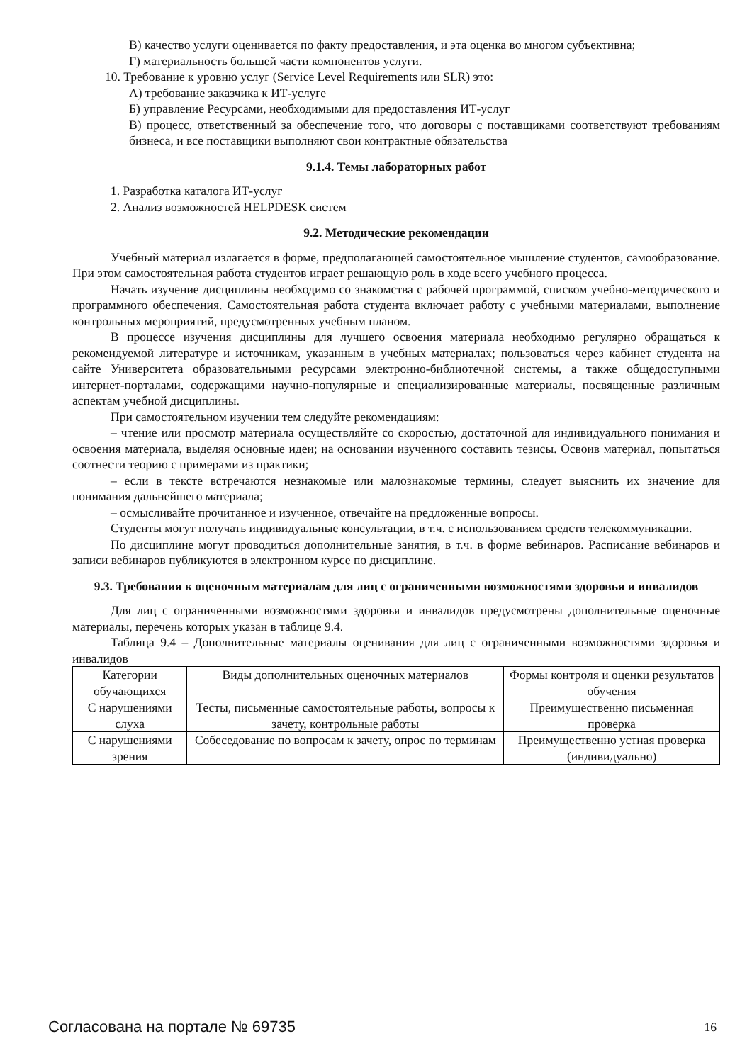В) качество услуги оценивается по факту предоставления, и эта оценка во многом субъективна;
Г) материальность большей части компонентов услуги.
10. Требование к уровню услуг (Service Level Requirements или SLR) это:
А) требование заказчика к ИТ-услуге
Б) управление Ресурсами, необходимыми для предоставления ИТ-услуг
В) процесс, ответственный за обеспечение того, что договоры с поставщиками соответствуют требованиям бизнеса, и все поставщики выполняют свои контрактные обязательства
9.1.4. Темы лабораторных работ
1. Разработка каталога ИТ-услуг
2. Анализ возможностей HELPDESK систем
9.2. Методические рекомендации
Учебный материал излагается в форме, предполагающей самостоятельное мышление студентов, самообразование. При этом самостоятельная работа студентов играет решающую роль в ходе всего учебного процесса.
Начать изучение дисциплины необходимо со знакомства с рабочей программой, списком учебно-методического и программного обеспечения. Самостоятельная работа студента включает работу с учебными материалами, выполнение контрольных мероприятий, предусмотренных учебным планом.
В процессе изучения дисциплины для лучшего освоения материала необходимо регулярно обращаться к рекомендуемой литературе и источникам, указанным в учебных материалах; пользоваться через кабинет студента на сайте Университета образовательными ресурсами электронно-библиотечной системы, а также общедоступными интернет-порталами, содержащими научно-популярные и специализированные материалы, посвященные различным аспектам учебной дисциплины.
При самостоятельном изучении тем следуйте рекомендациям:
– чтение или просмотр материала осуществляйте со скоростью, достаточной для индивидуального понимания и освоения материала, выделяя основные идеи; на основании изученного составить тезисы. Освоив материал, попытаться соотнести теорию с примерами из практики;
– если в тексте встречаются незнакомые или малознакомые термины, следует выяснить их значение для понимания дальнейшего материала;
– осмысливайте прочитанное и изученное, отвечайте на предложенные вопросы.
Студенты могут получать индивидуальные консультации, в т.ч. с использованием средств телекоммуникации.
По дисциплине могут проводиться дополнительные занятия, в т.ч. в форме вебинаров. Расписание вебинаров и записи вебинаров публикуются в электронном курсе по дисциплине.
9.3. Требования к оценочным материалам для лиц с ограниченными возможностями здоровья и инвалидов
Для лиц с ограниченными возможностями здоровья и инвалидов предусмотрены дополнительные оценочные материалы, перечень которых указан в таблице 9.4.
Таблица 9.4 – Дополнительные материалы оценивания для лиц с ограниченными возможностями здоровья и инвалидов
| Категории обучающихся | Виды дополнительных оценочных материалов | Формы контроля и оценки результатов обучения |
| С нарушениями слуха | Тесты, письменные самостоятельные работы, вопросы к зачету, контрольные работы | Преимущественно письменная проверка |
| С нарушениями зрения | Собеседование по вопросам к зачету, опрос по терминам | Преимущественно устная проверка (индивидуально) |
Согласована на портале № 69735 16